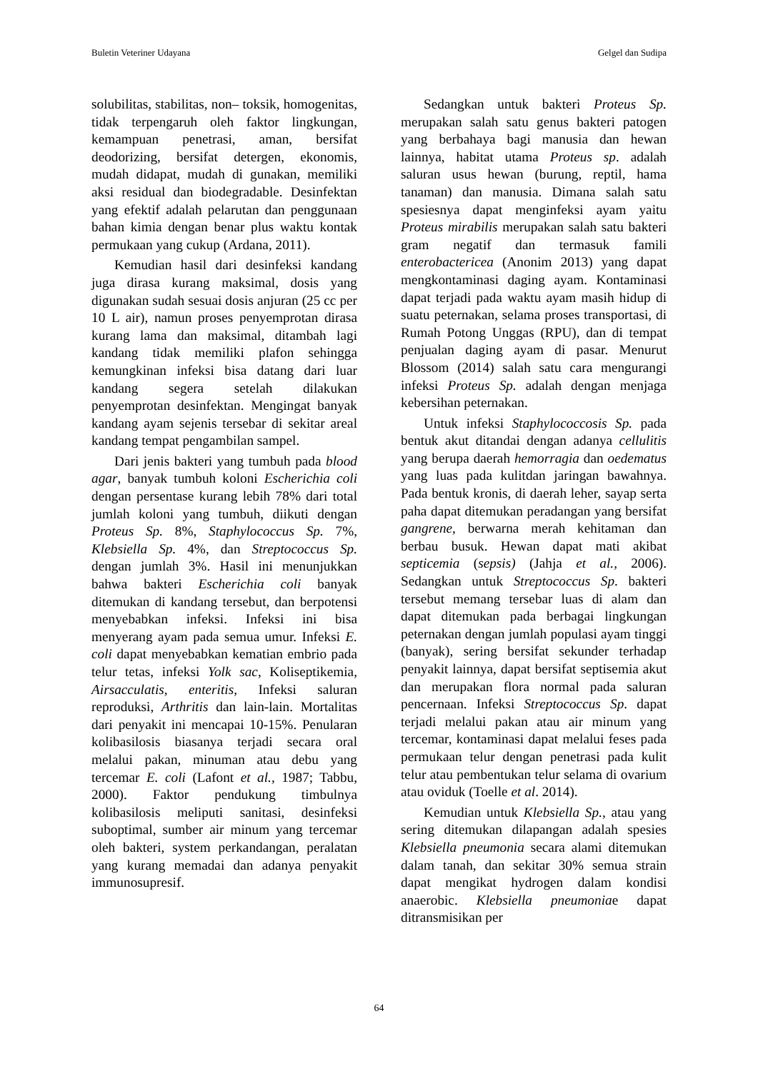Buletin Veteriner Udayana Gelgel dan Sudipa
solubilitas, stabilitas, non– toksik, homogenitas, tidak terpengaruh oleh faktor lingkungan, kemampuan penetrasi, aman, bersifat deodorizing, bersifat detergen, ekonomis, mudah didapat, mudah di gunakan, memiliki aksi residual dan biodegradable. Desinfektan yang efektif adalah pelarutan dan penggunaan bahan kimia dengan benar plus waktu kontak permukaan yang cukup (Ardana, 2011).
Kemudian hasil dari desinfeksi kandang juga dirasa kurang maksimal, dosis yang digunakan sudah sesuai dosis anjuran (25 cc per 10 L air), namun proses penyemprotan dirasa kurang lama dan maksimal, ditambah lagi kandang tidak memiliki plafon sehingga kemungkinan infeksi bisa datang dari luar kandang segera setelah dilakukan penyemprotan desinfektan. Mengingat banyak kandang ayam sejenis tersebar di sekitar areal kandang tempat pengambilan sampel.
Dari jenis bakteri yang tumbuh pada blood agar, banyak tumbuh koloni Escherichia coli dengan persentase kurang lebih 78% dari total jumlah koloni yang tumbuh, diikuti dengan Proteus Sp. 8%, Staphylococcus Sp. 7%, Klebsiella Sp. 4%, dan Streptococcus Sp. dengan jumlah 3%. Hasil ini menunjukkan bahwa bakteri Escherichia coli banyak ditemukan di kandang tersebut, dan berpotensi menyebabkan infeksi. Infeksi ini bisa menyerang ayam pada semua umur. Infeksi E. coli dapat menyebabkan kematian embrio pada telur tetas, infeksi Yolk sac, Koliseptikemia, Airsacculatis, enteritis, Infeksi saluran reproduksi, Arthritis dan lain-lain. Mortalitas dari penyakit ini mencapai 10-15%. Penularan kolibasilosis biasanya terjadi secara oral melalui pakan, minuman atau debu yang tercemar E. coli (Lafont et al., 1987; Tabbu, 2000). Faktor pendukung timbulnya kolibasilosis meliputi sanitasi, desinfeksi suboptimal, sumber air minum yang tercemar oleh bakteri, system perkandangan, peralatan yang kurang memadai dan adanya penyakit immunosupresif.
Sedangkan untuk bakteri Proteus Sp. merupakan salah satu genus bakteri patogen yang berbahaya bagi manusia dan hewan lainnya, habitat utama Proteus sp. adalah saluran usus hewan (burung, reptil, hama tanaman) dan manusia. Dimana salah satu spesiesnya dapat menginfeksi ayam yaitu Proteus mirabilis merupakan salah satu bakteri gram negatif dan termasuk famili enterobactericea (Anonim 2013) yang dapat mengkontaminasi daging ayam. Kontaminasi dapat terjadi pada waktu ayam masih hidup di suatu peternakan, selama proses transportasi, di Rumah Potong Unggas (RPU), dan di tempat penjualan daging ayam di pasar. Menurut Blossom (2014) salah satu cara mengurangi infeksi Proteus Sp. adalah dengan menjaga kebersihan peternakan.
Untuk infeksi Staphylococcosis Sp. pada bentuk akut ditandai dengan adanya cellulitis yang berupa daerah hemorragia dan oedematus yang luas pada kulitdan jaringan bawahnya. Pada bentuk kronis, di daerah leher, sayap serta paha dapat ditemukan peradangan yang bersifat gangrene, berwarna merah kehitaman dan berbau busuk. Hewan dapat mati akibat septicemia (sepsis) (Jahja et al., 2006). Sedangkan untuk Streptococcus Sp. bakteri tersebut memang tersebar luas di alam dan dapat ditemukan pada berbagai lingkungan peternakan dengan jumlah populasi ayam tinggi (banyak), sering bersifat sekunder terhadap penyakit lainnya, dapat bersifat septisemia akut dan merupakan flora normal pada saluran pencernaan. Infeksi Streptococcus Sp. dapat terjadi melalui pakan atau air minum yang tercemar, kontaminasi dapat melalui feses pada permukaan telur dengan penetrasi pada kulit telur atau pembentukan telur selama di ovarium atau oviduk (Toelle et al. 2014).
Kemudian untuk Klebsiella Sp., atau yang sering ditemukan dilapangan adalah spesies Klebsiella pneumonia secara alami ditemukan dalam tanah, dan sekitar 30% semua strain dapat mengikat hydrogen dalam kondisi anaerobic. Klebsiella pneumoniae dapat ditransmisikan per
64